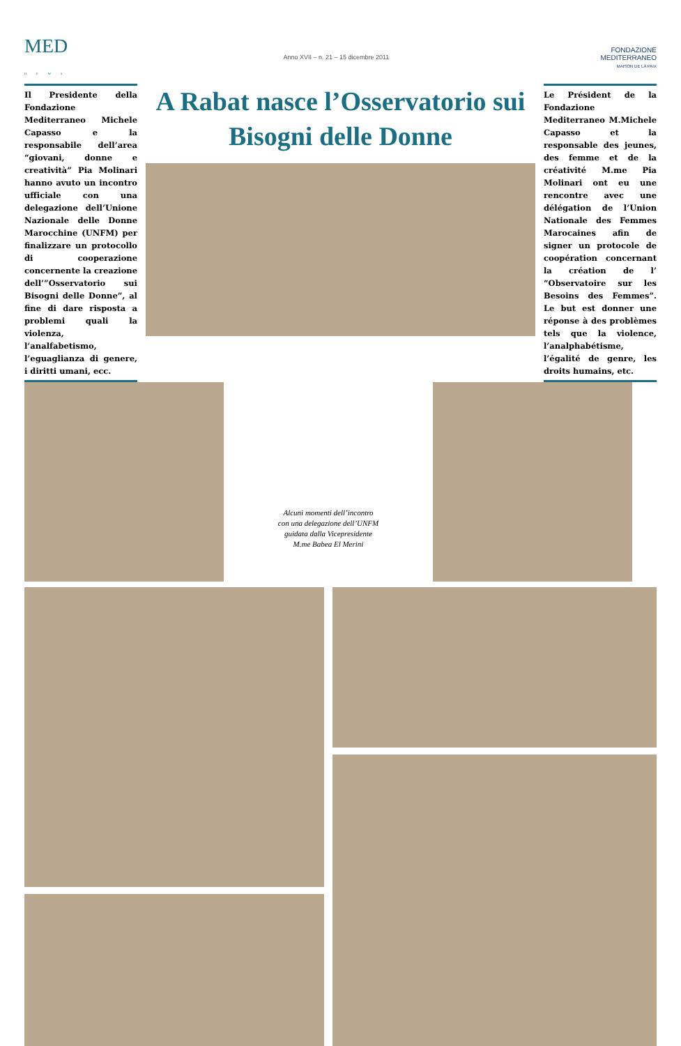MED
news
Anno XVII – n. 21 – 15 dicembre 2011
FONDAZIONE
MEDITERRANEO
MAISON DE LA PAIX
Il Presidente della Fondazione Mediterraneo Michele Capasso e la responsabile dell’area “giovani, donne e creatività” Pia Molinari hanno avuto un incontro ufficiale con una delegazione dell’Unione Nazionale delle Donne Marocchine (UNFM) per finalizzare un protocollo di cooperazione concernente la creazione dell’”Osservatorio sui Bisogni delle Donne”, al fine di dare risposta a problemi quali la violenza, l’analfabetismo, l’eguaglianza di genere, i diritti umani, ecc.
A Rabat nasce l’Osservatorio sui Bisogni delle Donne
Le Président de la Fondazione Mediterraneo M.Michele Capasso et la responsable des jeunes, des femme et de la créativité M.me Pia Molinari ont eu une rencontre avec une délégation de l’Union Nationale des Femmes Marocaines afin de signer un protocole de coopération concernant la création de l’ “Observatoire sur les Besoins des Femmes”. Le but est donner une réponse à des problèmes tels que la violence, l’analphabétisme, l’égalité de genre, les droits humains, etc.
Alcuni momenti dell’incontro
con una delegazione dell’UNFM
guidata dalla Vicepresidente
M.me Babea El Merini